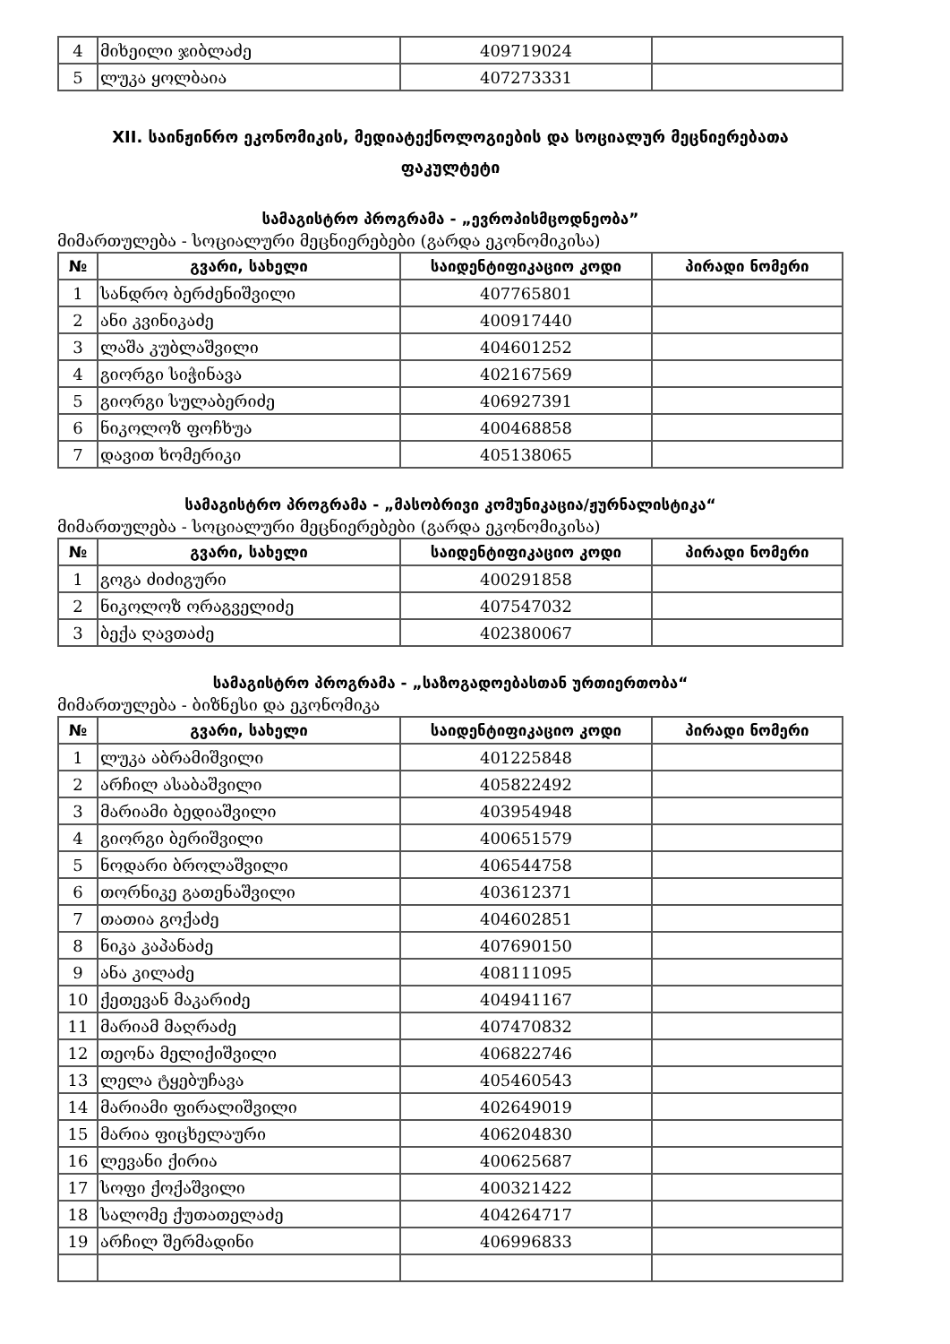| 4 | მიხეილი ჯიბლაძე | 409719024 | |
| 5 | ლუკა ყოლბაია | 407273331 | |
XII. საინჟინრო ეკონომიკის, მედიატექნოლოგიების და სოციალურ მეცნიერებათა
ფაკულტეტი
სამაგისტრო პროგრამა - „ევროპისმცოდნეობა”
მიმართულება - სოციალური მეცნიერებები (გარდა ეკონომიკისა)
| № | გვარი, სახელი | საიდენტიფიკაციო კოდი | პირადი ნომერი |
| --- | --- | --- | --- |
| 1 | სანდრო ბერძენიშვილი | 407765801 | |
| 2 | ანი კვინიკაძე | 400917440 | |
| 3 | ლაშა კუბლაშვილი | 404601252 | |
| 4 | გიორგი სიჭინავა | 402167569 | |
| 5 | გიორგი სულაბერიძე | 406927391 | |
| 6 | ნიკოლოზ ფოჩხუა | 400468858 | |
| 7 | დავით ხომერიკი | 405138065 | |
სამაგისტრო პროგრამა - „მასობრივი კომუნიკაცია/ჟურნალისტიკა“
მიმართულება - სოციალური მეცნიერებები (გარდა ეკონომიკისა)
| № | გვარი, სახელი | საიდენტიფიკაციო კოდი | პირადი ნომერი |
| --- | --- | --- | --- |
| 1 | გოგა ძიძიგური | 400291858 | |
| 2 | ნიკოლოზ ორაგველიძე | 407547032 | |
| 3 | ბექა ღავთაძე | 402380067 | |
სამაგისტრო პროგრამა - „საზოგადოებასთან ურთიერთობა“
მიმართულება - ბიზნესი და ეკონომიკა
| № | გვარი, სახელი | საიდენტიფიკაციო კოდი | პირადი ნომერი |
| --- | --- | --- | --- |
| 1 | ლუკა აბრამიშვილი | 401225848 | |
| 2 | არჩილ ასაბაშვილი | 405822492 | |
| 3 | მარიამი ბედიაშვილი | 403954948 | |
| 4 | გიორგი ბერიშვილი | 400651579 | |
| 5 | ნოდარი ბროლაშვილი | 406544758 | |
| 6 | თორნიკე გათენაშვილი | 403612371 | |
| 7 | თათია გოქაძე | 404602851 | |
| 8 | ნიკა კაპანაძე | 407690150 | |
| 9 | ანა კილაძე | 408111095 | |
| 10 | ქეთევან მაკარიძე | 404941167 | |
| 11 | მარიამ მაღრაძე | 407470832 | |
| 12 | თეონა მელიქიშვილი | 406822746 | |
| 13 | ლელა ტყებუჩავა | 405460543 | |
| 14 | მარიამი ფირალიშვილი | 402649019 | |
| 15 | მარია ფიცხელაური | 406204830 | |
| 16 | ლევანი ქირია | 400625687 | |
| 17 | სოფი ქოქაშვილი | 400321422 | |
| 18 | სალომე ქუთათელაძე | 404264717 | |
| 19 | არჩილ შერმადინი | 406996833 | |